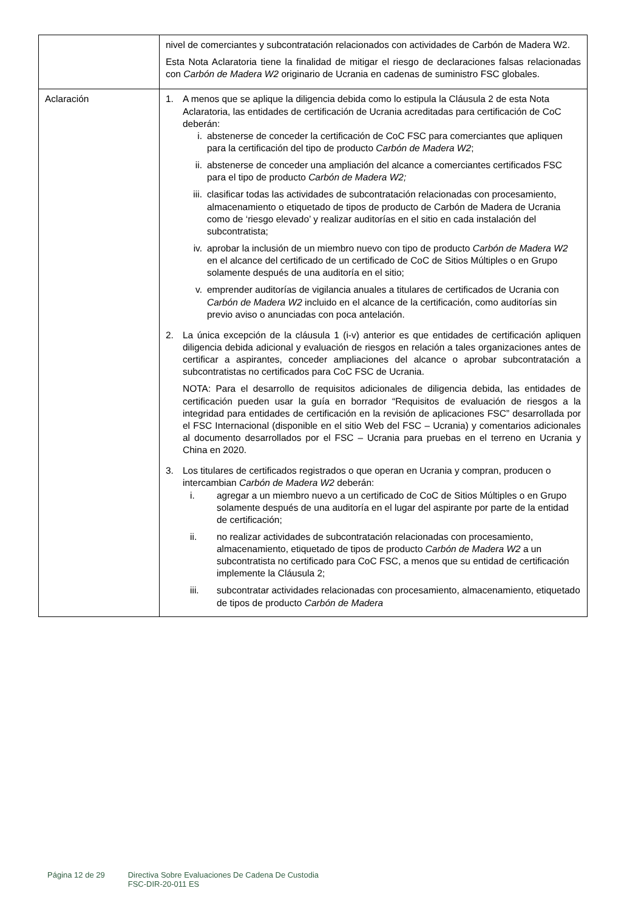| | nivel de comerciantes y subcontratación relacionados con actividades de Carbón de Madera W2. Esta Nota Aclaratoria tiene la finalidad de mitigar el riesgo de declaraciones falsas relacionadas con Carbón de Madera W2 originario de Ucrania en cadenas de suministro FSC globales. |
| Aclaración | 1. A menos que se aplique la diligencia debida como lo estipula la Cláusula 2 de esta Nota Aclaratoria, las entidades de certificación de Ucrania acreditadas para certificación de CoC deberán: i. abstenerse de conceder la certificación de CoC FSC para comerciantes que apliquen para la certificación del tipo de producto Carbón de Madera W2 ; ii. abstenerse de conceder una ampliación del alcance a comerciantes certificados FSC para el tipo de producto Carbón de Madera W2; iii. clasificar todas las actividades de subcontratación relacionadas con procesamiento, almacenamiento o etiquetado de tipos de producto de Carbón de Madera de Ucrania como de ‘riesgo elevado’ y realizar auditorías en el sitio en cada instalación del subcontratista; iv. aprobar la inclusión de un miembro nuevo con tipo de producto Carbón de Madera W2 en el alcance del certificado de un certificado de CoC de Sitios Múltiples o en Grupo solamente después de una auditoría en el sitio; v. emprender auditorías de vigilancia anuales a titulares de certificados de Ucrania con Carbón de Madera W2 incluido en el alcance de la certificación, como auditorías sin previo aviso o anunciadas con poca antelación. 2. La única excepción de la cláusula 1 (i-v) anterior es que entidades de certificación apliquen diligencia debida adicional y evaluación de riesgos en relación a tales organizaciones antes de certificar a aspirantes, conceder ampliaciones del alcance o aprobar subcontratación a subcontratistas no certificados para CoC FSC de Ucrania. NOTA: Para el desarrollo de requisitos adicionales de diligencia debida, las entidades de certificación pueden usar la guía en borrador “Requisitos de evaluación de riesgos a la integridad para entidades de certificación en la revisión de aplicaciones FSC” desarrollada por el FSC Internacional (disponible en el sitio Web del FSC – Ucrania) y comentarios adicionales al documento desarrollados por el FSC – Ucrania para pruebas en el terreno en Ucrania y China en 2020. 3. Los titulares de certificados registrados o que operan en Ucrania y compran, producen o intercambian Carbón de Madera W2 deberán: i. agregar a un miembro nuevo a un certificado de CoC de Sitios Múltiples o en Grupo solamente después de una auditoría en el lugar del aspirante por parte de la entidad de certificación; ii. no realizar actividades de subcontratación relacionadas con procesamiento, almacenamiento, etiquetado de tipos de producto Carbón de Madera W2 a un subcontratista no certificado para CoC FSC, a menos que su entidad de certificación implemente la Cláusula 2; iii. subcontratar actividades relacionadas con procesamiento, almacenamiento, etiquetado de tipos de producto Carbón de Madera |
Página 12 de 29 Directiva Sobre Evaluaciones De Cadena De Custodia
FSC-DIR-20-011 ES